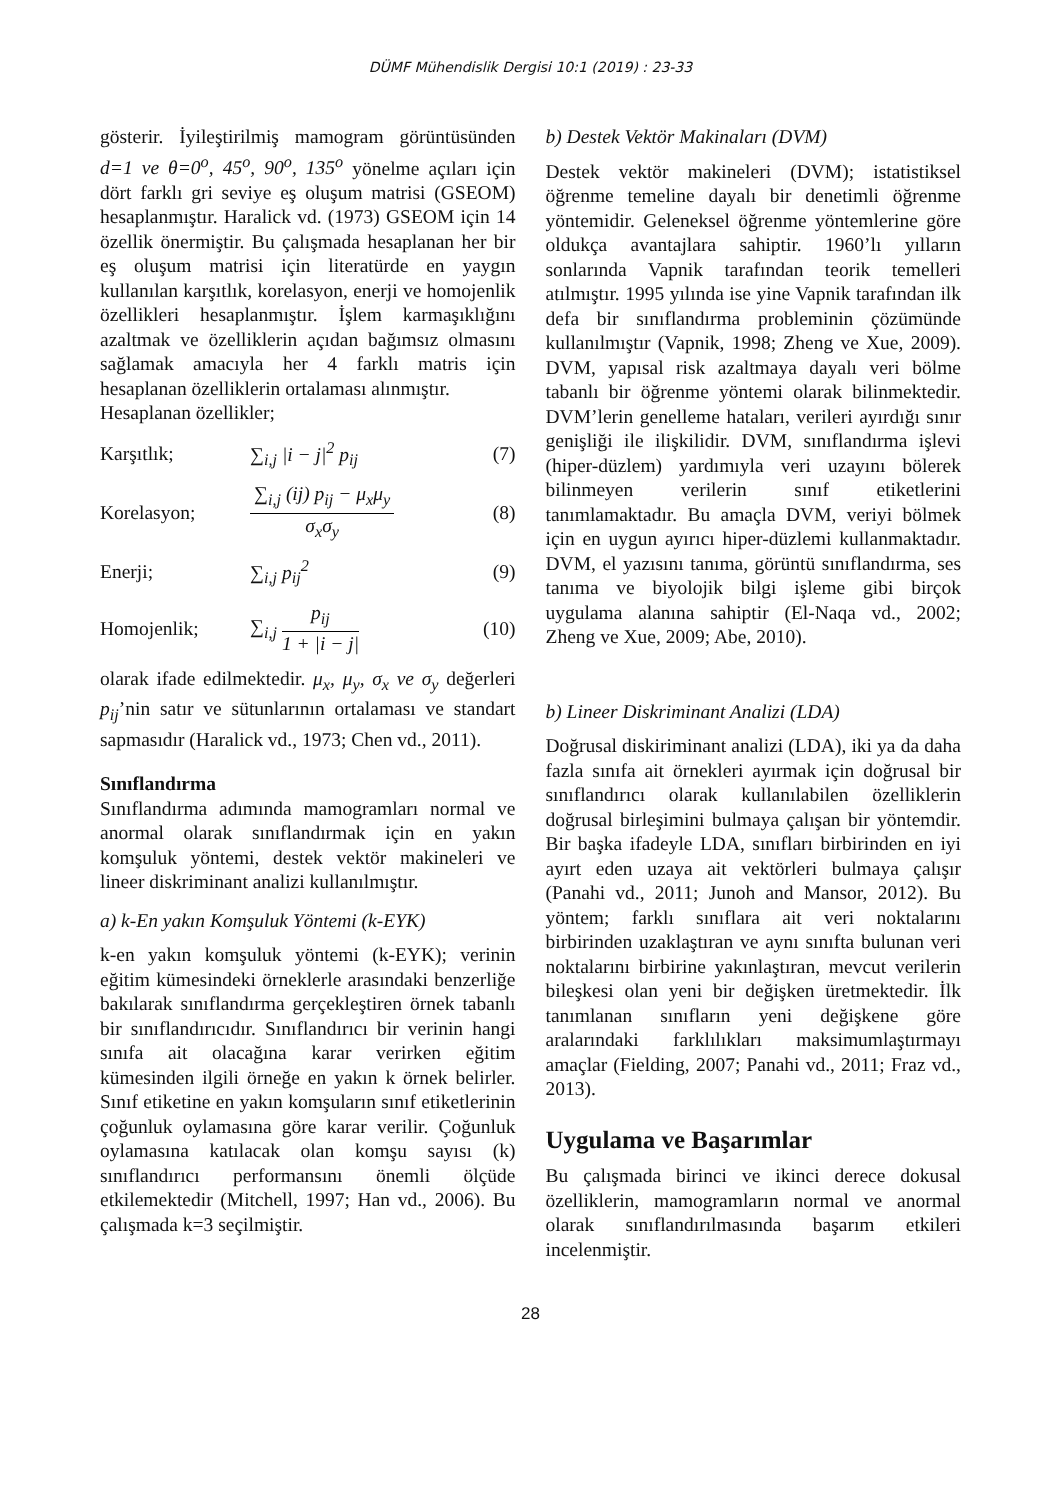DÜMF Mühendislik Dergisi 10:1 (2019) : 23-33
gösterir. İyileştirilmiş mamogram görüntüsünden d=1 ve θ=0<sup>o</sup>, 45<sup>o</sup>, 90<sup>o</sup>, 135<sup>o</sup> yönelme açıları için dört farklı gri seviye eş oluşum matrisi (GSEOM) hesaplanmıştır. Haralick vd. (1973) GSEOM için 14 özellik önermiştir. Bu çalışmada hesaplanan her bir eş oluşum matrisi için literatürde en yaygın kullanılan karşıtlık, korelasyon, enerji ve homojenlik özellikleri hesaplanmıştır. İşlem karmaşıklığını azaltmak ve özelliklerin açıdan bağımsız olmasını sağlamak amacıyla her 4 farklı matris için hesaplanan özelliklerin ortalaması alınmıştır.
Hesaplanan özellikler;
Karşıtlık; ∑<sub>i,j</sub> |i − j|<sup>2</sup> p<sub>ij</sub> (7)
Korelasyon; ∑<sub>i,j</sub> (ij) p<sub>ij</sub> − μ<sub>x</sub>μ<sub>y</sub> σ<sub>x</sub>σ<sub>y</sub> (8)
Enerji; ∑<sub>i,j</sub> p<sub>ij</sub><sup>2</sup> (9)
Homojenlik; ∑<sub>i,j</sub> p<sub>ij</sub> 1 + |i − j| (10)
olarak ifade edilmektedir. μ<sub>x</sub>, μ<sub>y</sub>, σ<sub>x</sub> ve σ<sub>y</sub> değerleri p<sub>ij</sub>’nin satır ve sütunlarının ortalaması ve standart sapmasıdır (Haralick vd., 1973; Chen vd., 2011).
Sınıflandırma
Sınıflandırma adımında mamogramları normal ve anormal olarak sınıflandırmak için en yakın komşuluk yöntemi, destek vektör makineleri ve lineer diskriminant analizi kullanılmıştır.
a) k-En yakın Komşuluk Yöntemi (k-EYK)
k-en yakın komşuluk yöntemi (k-EYK); verinin eğitim kümesindeki örneklerle arasındaki benzerliğe bakılarak sınıflandırma gerçekleştiren örnek tabanlı bir sınıflandırıcıdır. Sınıflandırıcı bir verinin hangi sınıfa ait olacağına karar verirken eğitim kümesinden ilgili örneğe en yakın k örnek belirler. Sınıf etiketine en yakın komşuların sınıf etiketlerinin çoğunluk oylamasına göre karar verilir. Çoğunluk oylamasına katılacak olan komşu sayısı (k) sınıflandırıcı performansını önemli ölçüde etkilemektedir (Mitchell, 1997; Han vd., 2006). Bu çalışmada k=3 seçilmiştir.
b) Destek Vektör Makinaları (DVM)
Destek vektör makineleri (DVM); istatistiksel öğrenme temeline dayalı bir denetimli öğrenme yöntemidir. Geleneksel öğrenme yöntemlerine göre oldukça avantajlara sahiptir. 1960’lı yılların sonlarında Vapnik tarafından teorik temelleri atılmıştır. 1995 yılında ise yine Vapnik tarafından ilk defa bir sınıflandırma probleminin çözümünde kullanılmıştır (Vapnik, 1998; Zheng ve Xue, 2009). DVM, yapısal risk azaltmaya dayalı veri bölme tabanlı bir öğrenme yöntemi olarak bilinmektedir. DVM’lerin genelleme hataları, verileri ayırdığı sınır genişliği ile ilişkilidir. DVM, sınıflandırma işlevi (hiper-düzlem) yardımıyla veri uzayını bölerek bilinmeyen verilerin sınıf etiketlerini tanımlamaktadır. Bu amaçla DVM, veriyi bölmek için en uygun ayırıcı hiper-düzlemi kullanmaktadır. DVM, el yazısını tanıma, görüntü sınıflandırma, ses tanıma ve biyolojik bilgi işleme gibi birçok uygulama alanına sahiptir (El-Naqa vd., 2002; Zheng ve Xue, 2009; Abe, 2010).
b) Lineer Diskriminant Analizi (LDA)
Doğrusal diskiriminant analizi (LDA), iki ya da daha fazla sınıfa ait örnekleri ayırmak için doğrusal bir sınıflandırıcı olarak kullanılabilen özelliklerin doğrusal birleşimini bulmaya çalışan bir yöntemdir. Bir başka ifadeyle LDA, sınıfları birbirinden en iyi ayırt eden uzaya ait vektörleri bulmaya çalışır (Panahi vd., 2011; Junoh and Mansor, 2012). Bu yöntem; farklı sınıflara ait veri noktalarını birbirinden uzaklaştıran ve aynı sınıfta bulunan veri noktalarını birbirine yakınlaştıran, mevcut verilerin bileşkesi olan yeni bir değişken üretmektedir. İlk tanımlanan sınıfların yeni değişkene göre aralarındaki farklılıkları maksimumlaştırmayı amaçlar (Fielding, 2007; Panahi vd., 2011; Fraz vd., 2013).
Uygulama ve Başarımlar
Bu çalışmada birinci ve ikinci derece dokusal özelliklerin, mamogramların normal ve anormal olarak sınıflandırılmasında başarım etkileri incelenmiştir.
28